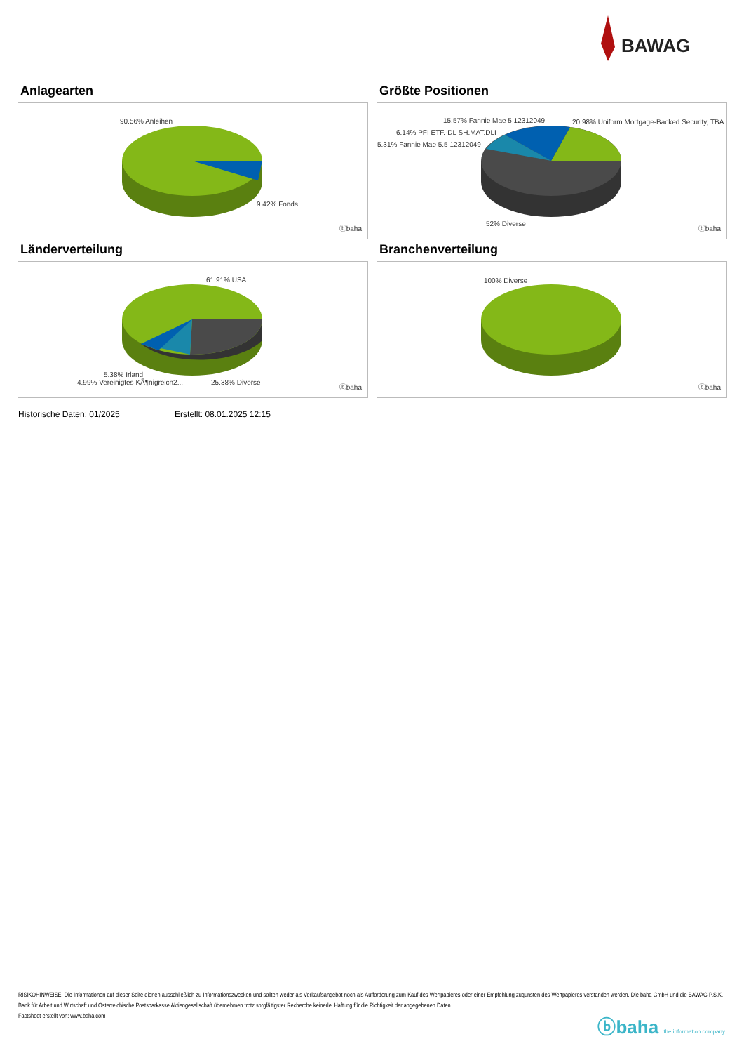BAWAG
Anlagearten
90.56% Anleihen
9.42% Fonds
ⓑbaha
Größte Positionen
15.57% Fannie Mae 5 12312049 20.98% Uniform Mortgage-Backed Security, TBA
6.14% PFI ETF.-DL SH.MAT.DLI
5.31% Fannie Mae 5.5 12312049
52% Diverse
ⓑbaha
Länderverteilung
61.91% USA
5.38% Irland
4.99% Vereinigtes KÃ¶nigreich2... 25.38% Diverse
ⓑbaha
Branchenverteilung
100% Diverse
ⓑbaha
Historische Daten: 01/2025 Erstellt: 08.01.2025 12:15
RISIKOHINWEISE: Die Informationen auf dieser Seite dienen ausschließlich zu Informationszwecken und sollten weder als Verkaufsangebot noch als Aufforderung zum Kauf des Wertpapieres oder einer Empfehlung zugunsten des Wertpapieres verstanden werden. Die baha GmbH und die BAWAG P.S.K. Bank für Arbeit und Wirtschaft und Österreichische Postsparkasse Aktiengesellschaft übernehmen trotz sorgfältigster Recherche keinerlei Haftung für die Richtigkeit der angegebenen Daten.
Factsheet erstellt von: www.baha.com
ⓑbaha the information company